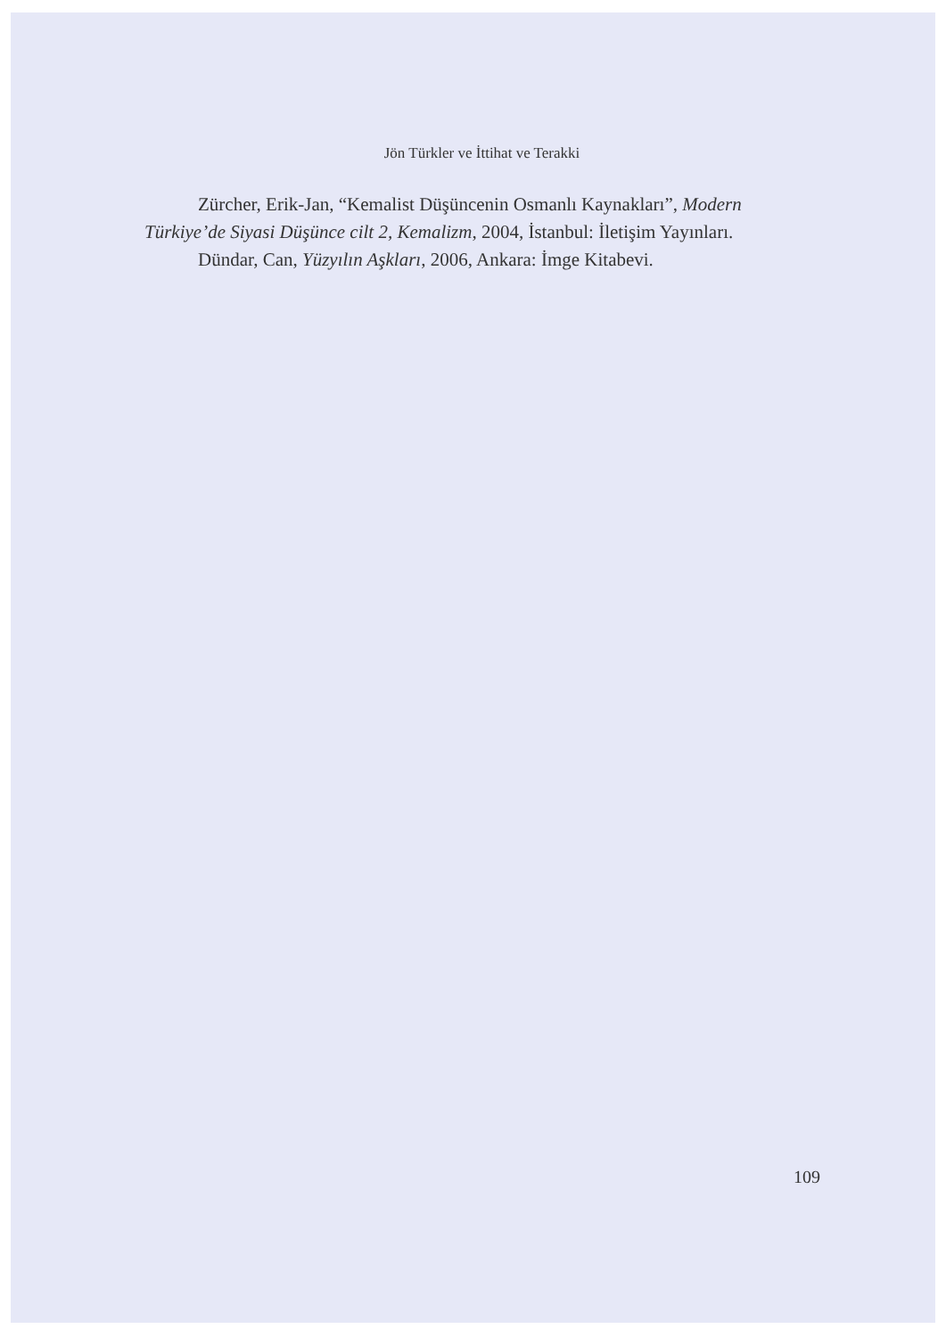Jön Türkler ve İttihat ve Terakki
Zürcher, Erik-Jan, “Kemalist Düşüncenin Osmanlı Kaynakları”, Modern Türkiye’de Siyasi Düşünce cilt 2, Kemalizm, 2004, İstanbul: İletişim Yayınları.
Dündar, Can, Yüzyılın Aşkları, 2006, Ankara: İmge Kitabevi.
109